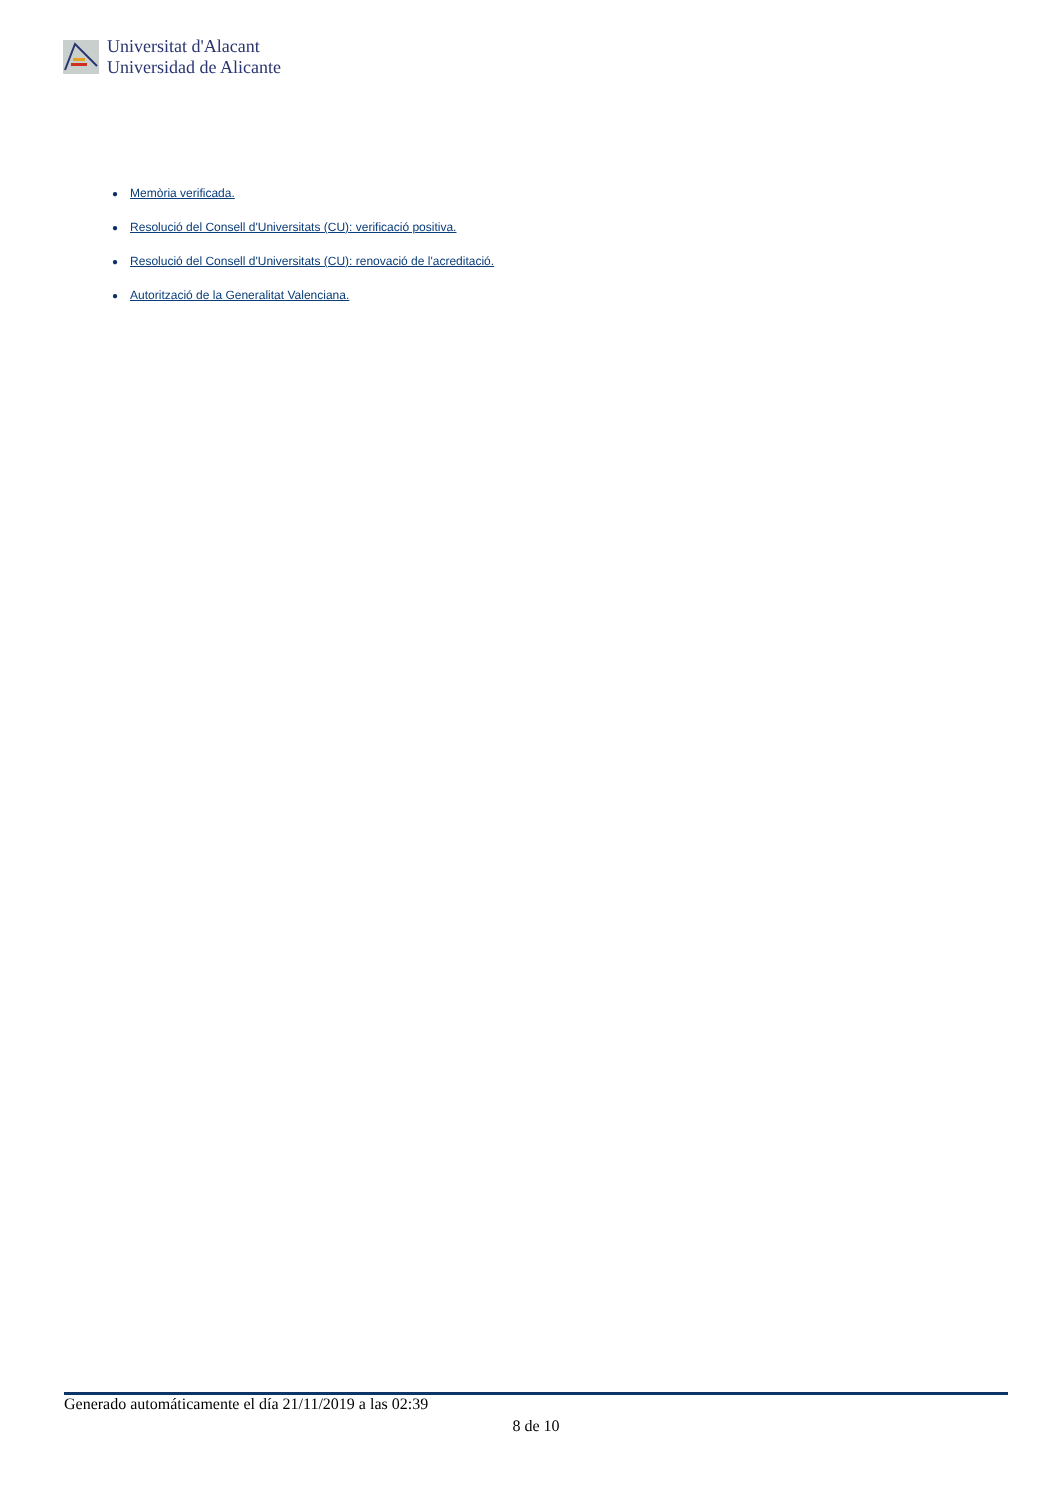Universitat d'Alacant
Universidad de Alicante
● Memòria verificada.
● Resolució del Consell d'Universitats (CU): verificació positiva.
● Resolució del Consell d'Universitats (CU): renovació de l'acreditació.
● Autorització de la Generalitat Valenciana.
Generado automáticamente el día 21/11/2019 a las 02:39
8 de 10